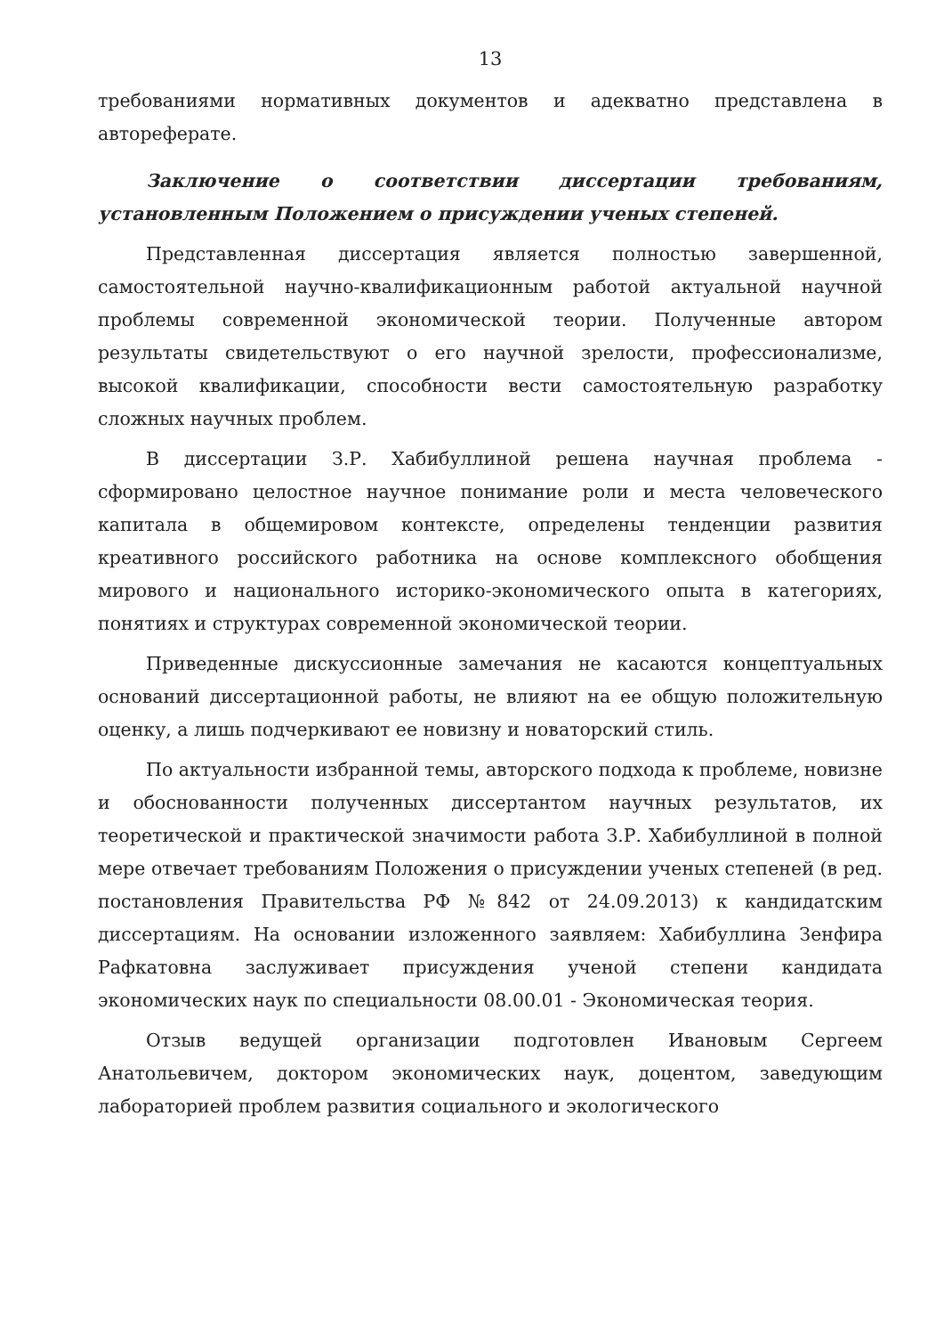13
требованиями нормативных документов и адекватно представлена в автореферате.
Заключение о соответствии диссертации требованиям, установленным Положением о присуждении ученых степеней.
Представленная диссертация является полностью завершенной, самостоятельной научно-квалификационным работой актуальной научной проблемы современной экономической теории. Полученные автором результаты свидетельствуют о его научной зрелости, профессионализме, высокой квалификации, способности вести самостоятельную разработку сложных научных проблем.
В диссертации З.Р. Хабибуллиной решена научная проблема - сформировано целостное научное понимание роли и места человеческого капитала в общемировом контексте, определены тенденции развития креативного российского работника на основе комплексного обобщения мирового и национального историко-экономического опыта в категориях, понятиях и структурах современной экономической теории.
Приведенные дискуссионные замечания не касаются концептуальных оснований диссертационной работы, не влияют на ее общую положительную оценку, а лишь подчеркивают ее новизну и новаторский стиль.
По актуальности избранной темы, авторского подхода к проблеме, новизне и обоснованности полученных диссертантом научных результатов, их теоретической и практической значимости работа З.Р. Хабибуллиной в полной мере отвечает требованиям Положения о присуждении ученых степеней (в ред. постановления Правительства РФ №842 от 24.09.2013) к кандидатским диссертациям. На основании изложенного заявляем: Хабибуллина Зенфира Рафкатовна заслуживает присуждения ученой степени кандидата экономических наук по специальности 08.00.01 - Экономическая теория.
Отзыв ведущей организации подготовлен Ивановым Сергеем Анатольевичем, доктором экономических наук, доцентом, заведующим лабораторией проблем развития социального и экологического